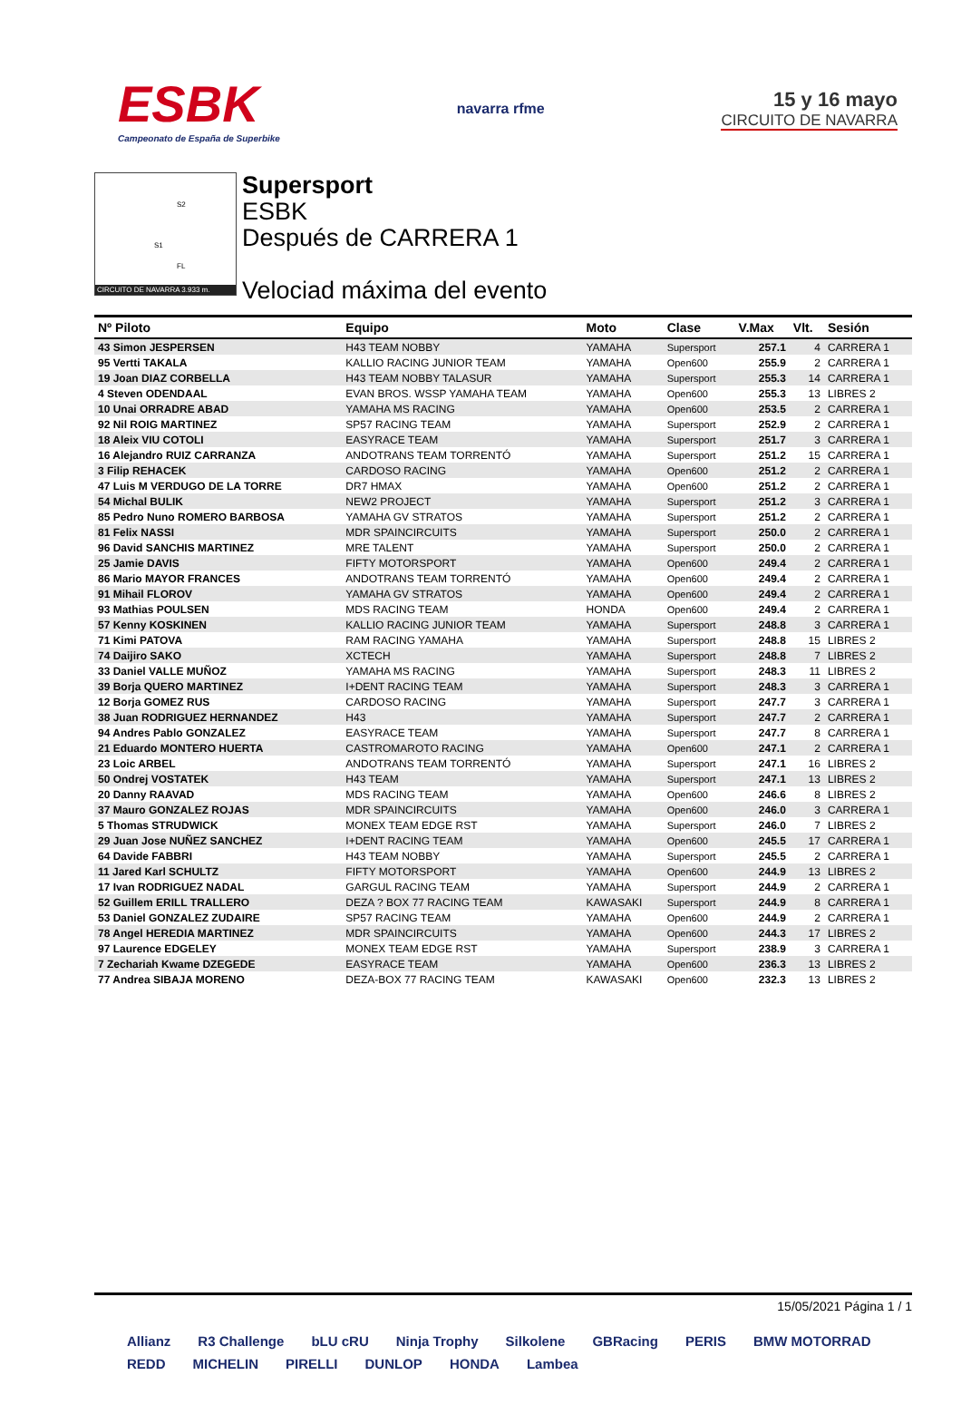ESBK
Campeonato de España de Superbike
navarra rfme
15 y 16 mayo
CIRCUITO DE NAVARRA
S2
S1
FL
CIRCUITO DE NAVARRA 3.933 m.
Supersport
ESBK
Después de CARRERA 1
Velociad máxima del evento
| Nº Piloto | Equipo | Moto | Clase | V.Max | Vlt. | Sesión |
| --- | --- | --- | --- | --- | --- | --- |
| 43 Simon JESPERSEN | H43 TEAM NOBBY | YAMAHA | Supersport | 257.1 | 4 | CARRERA 1 |
| 95 Vertti TAKALA | KALLIO RACING JUNIOR TEAM | YAMAHA | Open600 | 255.9 | 2 | CARRERA 1 |
| 19 Joan DIAZ CORBELLA | H43 TEAM NOBBY TALASUR | YAMAHA | Supersport | 255.3 | 14 | CARRERA 1 |
| 4 Steven ODENDAAL | EVAN BROS. WSSP YAMAHA TEAM | YAMAHA | Open600 | 255.3 | 13 | LIBRES 2 |
| 10 Unai ORRADRE ABAD | YAMAHA MS RACING | YAMAHA | Open600 | 253.5 | 2 | CARRERA 1 |
| 92 Nil ROIG MARTINEZ | SP57 RACING TEAM | YAMAHA | Supersport | 252.9 | 2 | CARRERA 1 |
| 18 Aleix VIU COTOLI | EASYRACE TEAM | YAMAHA | Supersport | 251.7 | 3 | CARRERA 1 |
| 16 Alejandro RUIZ CARRANZA | ANDOTRANS TEAM TORRENTÓ | YAMAHA | Supersport | 251.2 | 15 | CARRERA 1 |
| 3 Filip REHACEK | CARDOSO RACING | YAMAHA | Open600 | 251.2 | 2 | CARRERA 1 |
| 47 Luis M VERDUGO DE LA TORRE | DR7 HMAX | YAMAHA | Open600 | 251.2 | 2 | CARRERA 1 |
| 54 Michal BULIK | NEW2 PROJECT | YAMAHA | Supersport | 251.2 | 3 | CARRERA 1 |
| 85 Pedro Nuno ROMERO BARBOSA | YAMAHA GV STRATOS | YAMAHA | Supersport | 251.2 | 2 | CARRERA 1 |
| 81 Felix NASSI | MDR SPAINCIRCUITS | YAMAHA | Supersport | 250.0 | 2 | CARRERA 1 |
| 96 David SANCHIS MARTINEZ | MRE TALENT | YAMAHA | Supersport | 250.0 | 2 | CARRERA 1 |
| 25 Jamie DAVIS | FIFTY MOTORSPORT | YAMAHA | Open600 | 249.4 | 2 | CARRERA 1 |
| 86 Mario MAYOR FRANCES | ANDOTRANS TEAM TORRENTÓ | YAMAHA | Open600 | 249.4 | 2 | CARRERA 1 |
| 91 Mihail FLOROV | YAMAHA GV STRATOS | YAMAHA | Open600 | 249.4 | 2 | CARRERA 1 |
| 93 Mathias POULSEN | MDS RACING TEAM | HONDA | Open600 | 249.4 | 2 | CARRERA 1 |
| 57 Kenny KOSKINEN | KALLIO RACING JUNIOR TEAM | YAMAHA | Supersport | 248.8 | 3 | CARRERA 1 |
| 71 Kimi PATOVA | RAM RACING YAMAHA | YAMAHA | Supersport | 248.8 | 15 | LIBRES 2 |
| 74 Daijiro SAKO | XCTECH | YAMAHA | Supersport | 248.8 | 7 | LIBRES 2 |
| 33 Daniel VALLE MUÑOZ | YAMAHA MS RACING | YAMAHA | Supersport | 248.3 | 11 | LIBRES 2 |
| 39 Borja QUERO MARTINEZ | I+DENT RACING TEAM | YAMAHA | Supersport | 248.3 | 3 | CARRERA 1 |
| 12 Borja GOMEZ RUS | CARDOSO RACING | YAMAHA | Supersport | 247.7 | 3 | CARRERA 1 |
| 38 Juan RODRIGUEZ HERNANDEZ | H43 | YAMAHA | Supersport | 247.7 | 2 | CARRERA 1 |
| 94 Andres Pablo GONZALEZ | EASYRACE TEAM | YAMAHA | Supersport | 247.7 | 8 | CARRERA 1 |
| 21 Eduardo MONTERO HUERTA | CASTROMAROTO RACING | YAMAHA | Open600 | 247.1 | 2 | CARRERA 1 |
| 23 Loic ARBEL | ANDOTRANS TEAM TORRENTÓ | YAMAHA | Supersport | 247.1 | 16 | LIBRES 2 |
| 50 Ondrej VOSTATEK | H43 TEAM | YAMAHA | Supersport | 247.1 | 13 | LIBRES 2 |
| 20 Danny RAAVAD | MDS RACING TEAM | YAMAHA | Open600 | 246.6 | 8 | LIBRES 2 |
| 37 Mauro GONZALEZ ROJAS | MDR SPAINCIRCUITS | YAMAHA | Open600 | 246.0 | 3 | CARRERA 1 |
| 5 Thomas STRUDWICK | MONEX TEAM EDGE RST | YAMAHA | Supersport | 246.0 | 7 | LIBRES 2 |
| 29 Juan Jose NUÑEZ SANCHEZ | I+DENT RACING TEAM | YAMAHA | Open600 | 245.5 | 17 | CARRERA 1 |
| 64 Davide FABBRI | H43 TEAM NOBBY | YAMAHA | Supersport | 245.5 | 2 | CARRERA 1 |
| 11 Jared Karl SCHULTZ | FIFTY MOTORSPORT | YAMAHA | Open600 | 244.9 | 13 | LIBRES 2 |
| 17 Ivan RODRIGUEZ NADAL | GARGUL RACING TEAM | YAMAHA | Supersport | 244.9 | 2 | CARRERA 1 |
| 52 Guillem ERILL TRALLERO | DEZA ? BOX 77 RACING TEAM | KAWASAKI | Supersport | 244.9 | 8 | CARRERA 1 |
| 53 Daniel GONZALEZ ZUDAIRE | SP57 RACING TEAM | YAMAHA | Open600 | 244.9 | 2 | CARRERA 1 |
| 78 Angel HEREDIA MARTINEZ | MDR SPAINCIRCUITS | YAMAHA | Open600 | 244.3 | 17 | LIBRES 2 |
| 97 Laurence EDGELEY | MONEX TEAM EDGE RST | YAMAHA | Supersport | 238.9 | 3 | CARRERA 1 |
| 7 Zechariah Kwame DZEGEDE | EASYRACE TEAM | YAMAHA | Open600 | 236.3 | 13 | LIBRES 2 |
| 77 Andrea SIBAJA MORENO | DEZA-BOX 77 RACING TEAM | KAWASAKI | Open600 | 232.3 | 13 | LIBRES 2 |
15/05/2021 Página 1 / 1
Allianz R3 Challenge bLU cRU Ninja Trophy Silkolene GBRacing PERIS BMW MOTORRAD REDD MICHELIN PIRELLI DUNLOP HONDA Lambea